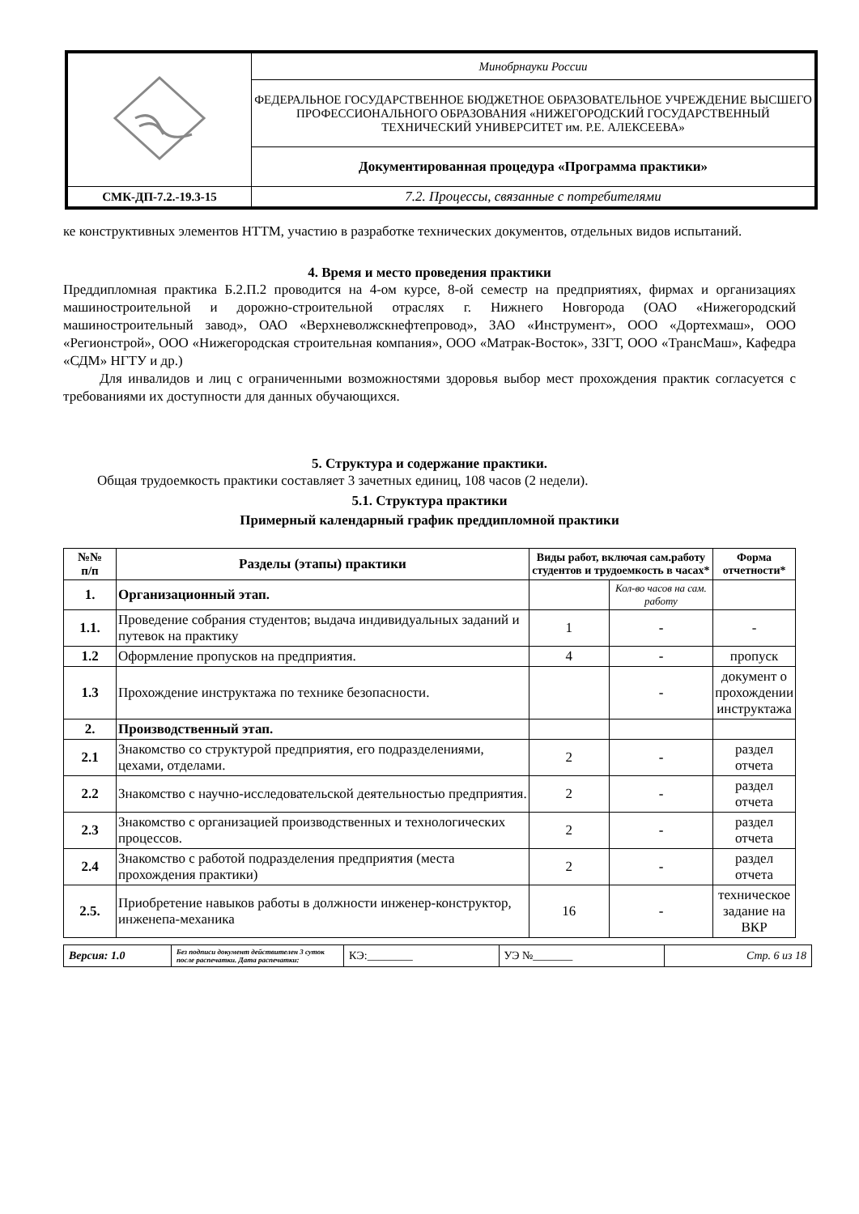| | Минобрнауки России |
| | ФЕДЕРАЛЬНОЕ ГОСУДАРСТВЕННОЕ БЮДЖЕТНОЕ ОБРАЗОВАТЕЛЬНОЕ УЧРЕЖДЕНИЕ ВЫСШЕГО ПРОФЕССИОНАЛЬНОГО ОБРАЗОВАНИЯ «НИЖЕГОРОДСКИЙ ГОСУДАРСТВЕННЫЙ ТЕХНИЧЕСКИЙ УНИВЕРСИТЕТ им. Р.Е. АЛЕКСЕЕВА» |
| | Документированная процедура «Программа практики» |
| СМК-ДП-7.2.-19.3-15 | 7.2. Процессы, связанные с потребителями |
ке конструктивных элементов НТТМ, участию в разработке технических документов, отдельных видов испытаний.
4. Время и место проведения практики
Преддипломная практика Б.2.П.2 проводится на 4-ом курсе, 8-ой семестр на предприятиях, фирмах и организациях машиностроительной и дорожно-строительной отраслях г. Нижнего Новгорода (ОАО «Нижегородский машиностроительный завод», ОАО «Верхневолжскнефтепровод», ЗАО «Инструмент», ООО «Дортехмаш», ООО «Регионстрой», ООО «Нижегородская строительная компания», ООО «Матрак-Восток», ЗЗГТ, ООО «ТрансМаш», Кафедра «СДМ» НГТУ и др.)
Для инвалидов и лиц с ограниченными возможностями здоровья выбор мест прохождения практик согласуется с требованиями их доступности для данных обучающихся.
5. Структура и содержание практики.
Общая трудоемкость практики составляет 3 зачетных единиц, 108 часов (2 недели).
5.1. Структура практики
Примерный календарный график преддипломной практики
| №№ п/п | Разделы (этапы) практики | Виды работ, включая сам.работу студентов и трудоемкость в часах* | | Форма отчетности* |
| --- | --- | --- | --- | --- |
| 1. | Организационный этап. | | Кол-во часов на сам. работу | |
| 1.1. | Проведение собрания студентов; выдача индивидуальных заданий и путевок на практику | 1 | - | - |
| 1.2 | Оформление пропусков на предприятия. | 4 | - | пропуск |
| 1.3 | Прохождение инструктажа по технике безопасности. | | - | документ о прохождении инструктажа |
| 2. | Производственный этап. | | | |
| 2.1 | Знакомство со структурой предприятия, его подразделениями, цехами, отделами. | 2 | - | раздел отчета |
| 2.2 | Знакомство с научно-исследовательской деятельностью предприятия. | 2 | - | раздел отчета |
| 2.3 | Знакомство с организацией производственных и технологических процессов. | 2 | - | раздел отчета |
| 2.4 | Знакомство с работой подразделения предприятия (места прохождения практики) | 2 | - | раздел отчета |
| 2.5. | Приобретение навыков работы в должности инженер-конструктор, инженепа-механика | 16 | - | техническое задание на ВКР |
| Версия: 1.0 | Без подписи документ действителен 3 суток после распечатки. Дата распечатки: | КЭ:________ | УЭ №_______ | Стр. 6 из 18 |